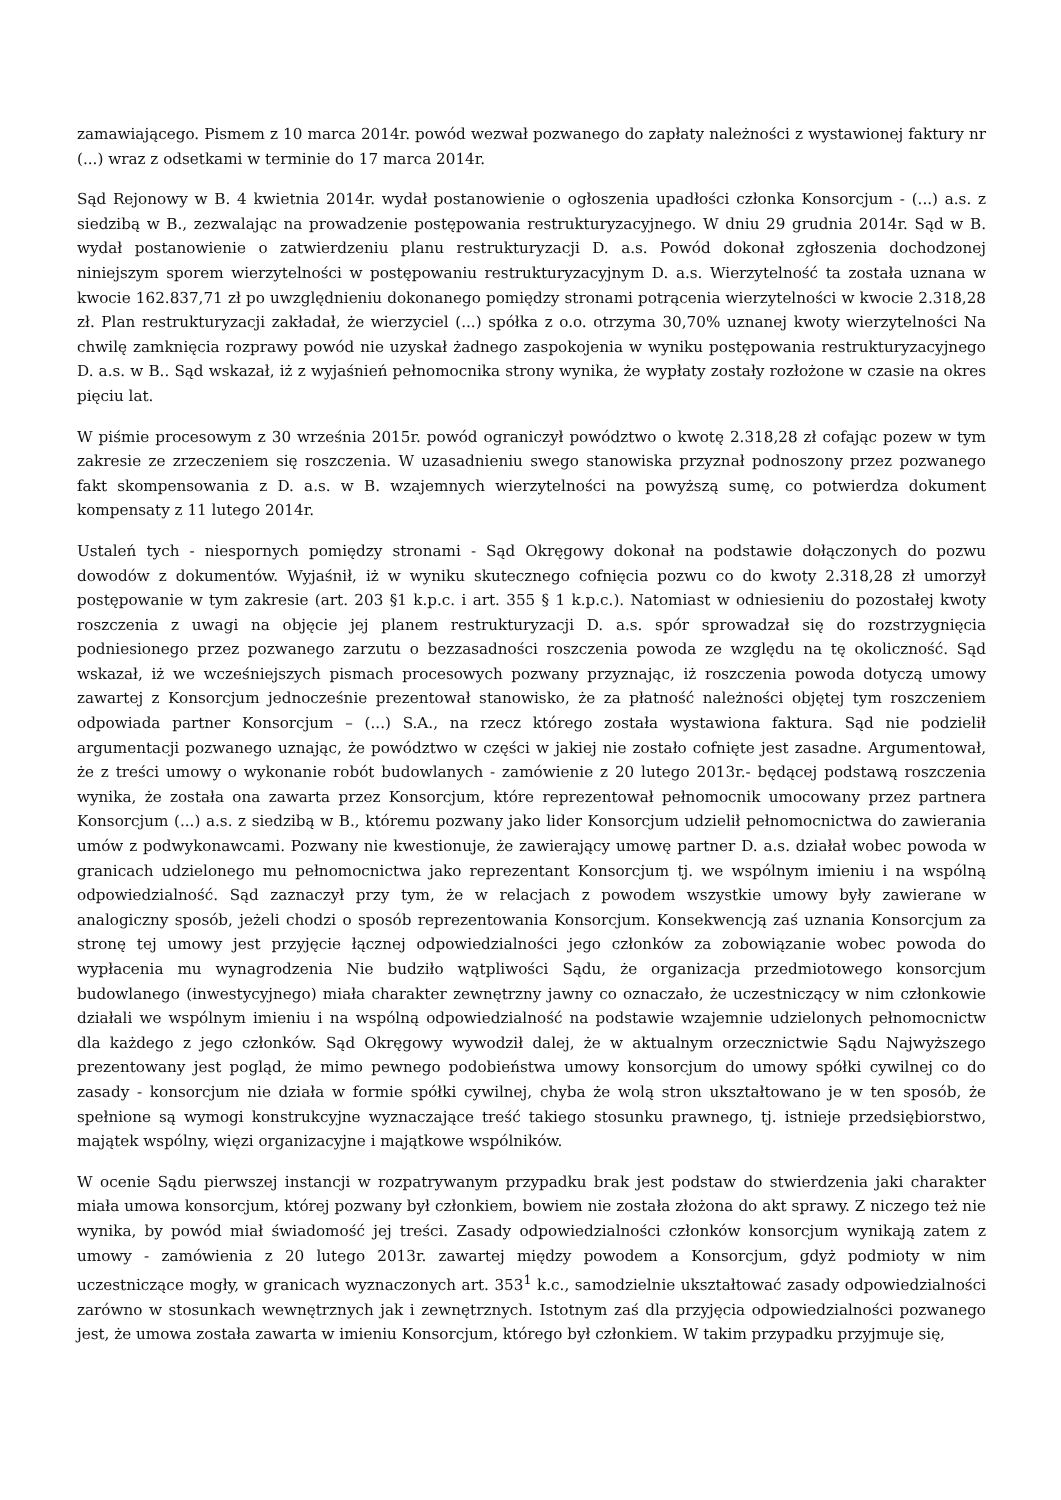zamawiającego. Pismem z 10 marca 2014r. powód wezwał pozwanego do zapłaty należności z wystawionej faktury nr (...) wraz z odsetkami w terminie do 17 marca 2014r.
Sąd Rejonowy w B. 4 kwietnia 2014r. wydał postanowienie o ogłoszenia upadłości członka Konsorcjum - (...) a.s. z siedzibą w B., zezwalając na prowadzenie postępowania restrukturyzacyjnego. W dniu 29 grudnia 2014r. Sąd w B. wydał postanowienie o zatwierdzeniu planu restrukturyzacji D. a.s. Powód dokonał zgłoszenia dochodzonej niniejszym sporem wierzytelności w postępowaniu restrukturyzacyjnym D. a.s. Wierzytelność ta została uznana w kwocie 162.837,71 zł po uwzględnieniu dokonanego pomiędzy stronami potrącenia wierzytelności w kwocie 2.318,28 zł. Plan restrukturyzacji zakładał, że wierzyciel (...) spółka z o.o. otrzyma 30,70% uznanej kwoty wierzytelności Na chwilę zamknięcia rozprawy powód nie uzyskał żadnego zaspokojenia w wyniku postępowania restrukturyzacyjnego D. a.s. w B.. Sąd wskazał, iż z wyjaśnień pełnomocnika strony wynika, że wypłaty zostały rozłożone w czasie na okres pięciu lat.
W piśmie procesowym z 30 września 2015r. powód ograniczył powództwo o kwotę 2.318,28 zł cofając pozew w tym zakresie ze zrzeczeniem się roszczenia. W uzasadnieniu swego stanowiska przyznał podnoszony przez pozwanego fakt skompensowania z D. a.s. w B. wzajemnych wierzytelności na powyższą sumę, co potwierdza dokument kompensaty z 11 lutego 2014r.
Ustaleń tych - niespornych pomiędzy stronami - Sąd Okręgowy dokonał na podstawie dołączonych do pozwu dowodów z dokumentów. Wyjaśnił, iż w wyniku skutecznego cofnięcia pozwu co do kwoty 2.318,28 zł umorzył postępowanie w tym zakresie (art. 203 §1 k.p.c. i art. 355 § 1 k.p.c.). Natomiast w odniesieniu do pozostałej kwoty roszczenia z uwagi na objęcie jej planem restrukturyzacji D. a.s. spór sprowadzał się do rozstrzygnięcia podniesionego przez pozwanego zarzutu o bezzasadności roszczenia powoda ze względu na tę okoliczność. Sąd wskazał, iż we wcześniejszych pismach procesowych pozwany przyznając, iż roszczenia powoda dotyczą umowy zawartej z Konsorcjum jednocześnie prezentował stanowisko, że za płatność należności objętej tym roszczeniem odpowiada partner Konsorcjum – (...) S.A., na rzecz którego została wystawiona faktura. Sąd nie podzielił argumentacji pozwanego uznając, że powództwo w części w jakiej nie zostało cofnięte jest zasadne. Argumentował, że z treści umowy o wykonanie robót budowlanych - zamówienie z 20 lutego 2013r.- będącej podstawą roszczenia wynika, że została ona zawarta przez Konsorcjum, które reprezentował pełnomocnik umocowany przez partnera Konsorcjum (...) a.s. z siedzibą w B., któremu pozwany jako lider Konsorcjum udzielił pełnomocnictwa do zawierania umów z podwykonawcami. Pozwany nie kwestionuje, że zawierający umowę partner D. a.s. działał wobec powoda w granicach udzielonego mu pełnomocnictwa jako reprezentant Konsorcjum tj. we wspólnym imieniu i na wspólną odpowiedzialność. Sąd zaznaczył przy tym, że w relacjach z powodem wszystkie umowy były zawierane w analogiczny sposób, jeżeli chodzi o sposób reprezentowania Konsorcjum. Konsekwencją zaś uznania Konsorcjum za stronę tej umowy jest przyjęcie łącznej odpowiedzialności jego członków za zobowiązanie wobec powoda do wypłacenia mu wynagrodzenia Nie budziło wątpliwości Sądu, że organizacja przedmiotowego konsorcjum budowlanego (inwestycyjnego) miała charakter zewnętrzny jawny co oznaczało, że uczestniczący w nim członkowie działali we wspólnym imieniu i na wspólną odpowiedzialność na podstawie wzajemnie udzielonych pełnomocnictw dla każdego z jego członków. Sąd Okręgowy wywodził dalej, że w aktualnym orzecznictwie Sądu Najwyższego prezentowany jest pogląd, że mimo pewnego podobieństwa umowy konsorcjum do umowy spółki cywilnej co do zasady - konsorcjum nie działa w formie spółki cywilnej, chyba że wolą stron ukształtowano je w ten sposób, że spełnione są wymogi konstrukcyjne wyznaczające treść takiego stosunku prawnego, tj. istnieje przedsiębiorstwo, majątek wspólny, więzi organizacyjne i majątkowe wspólników.
W ocenie Sądu pierwszej instancji w rozpatrywanym przypadku brak jest podstaw do stwierdzenia jaki charakter miała umowa konsorcjum, której pozwany był członkiem, bowiem nie została złożona do akt sprawy. Z niczego też nie wynika, by powód miał świadomość jej treści. Zasady odpowiedzialności członków konsorcjum wynikają zatem z umowy - zamówienia z 20 lutego 2013r. zawartej między powodem a Konsorcjum, gdyż podmioty w nim uczestniczące mogły, w granicach wyznaczonych art. 353<sup>1</sup> k.c., samodzielnie ukształtować zasady odpowiedzialności zarówno w stosunkach wewnętrznych jak i zewnętrznych. Istotnym zaś dla przyjęcia odpowiedzialności pozwanego jest, że umowa została zawarta w imieniu Konsorcjum, którego był członkiem. W takim przypadku przyjmuje się,